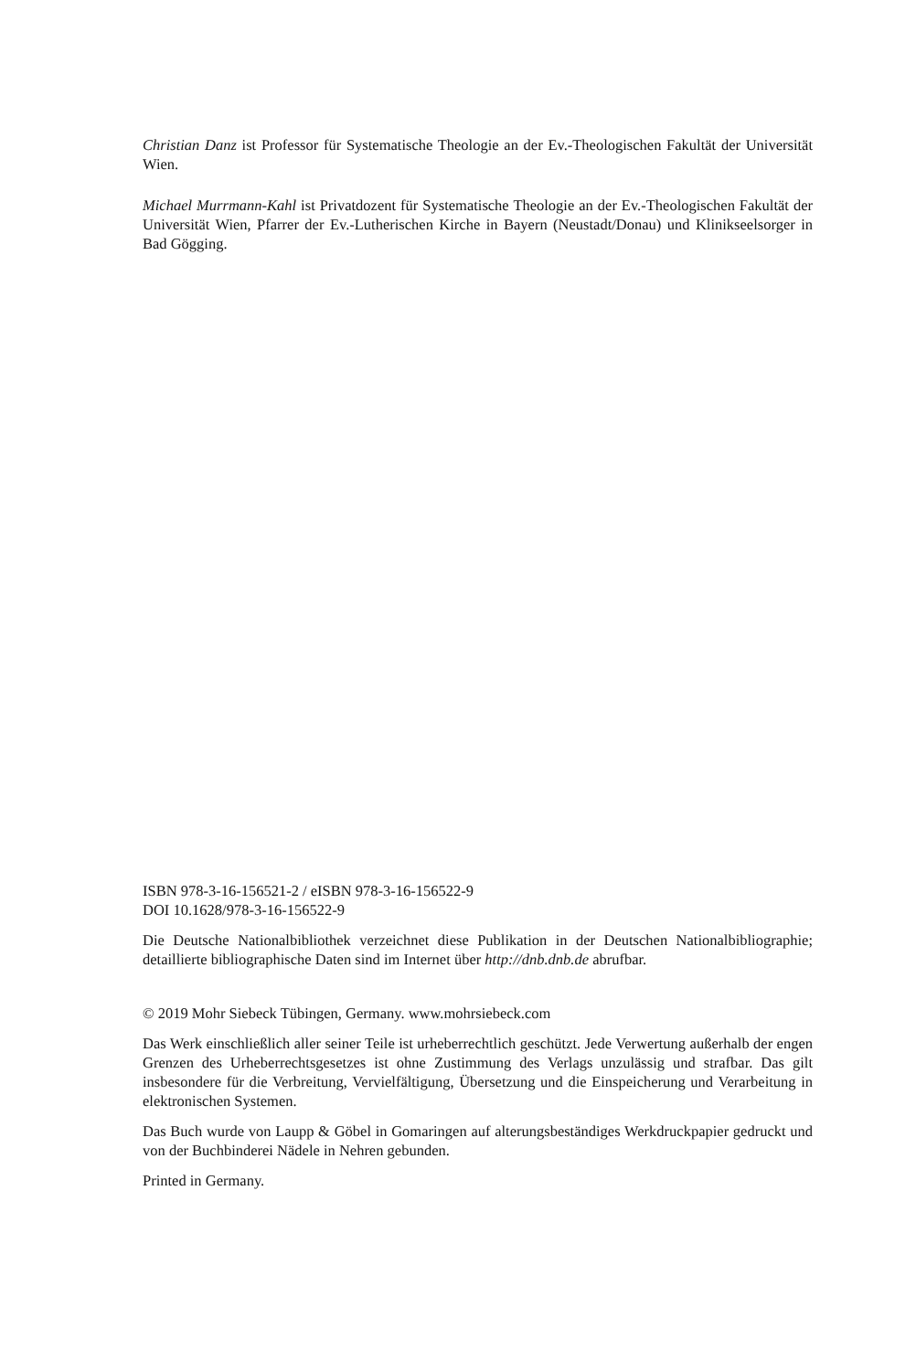Christian Danz ist Professor für Systematische Theologie an der Ev.-Theologischen Fakultät der Universität Wien.
Michael Murrmann-Kahl ist Privatdozent für Systematische Theologie an der Ev.-Theologischen Fakultät der Universität Wien, Pfarrer der Ev.-Lutherischen Kirche in Bayern (Neustadt/Donau) und Klinikseelsorger in Bad Gögging.
ISBN 978-3-16-156521-2 / eISBN 978-3-16-156522-9
DOI 10.1628/978-3-16-156522-9
Die Deutsche Nationalbibliothek verzeichnet diese Publikation in der Deutschen Nationalbibliographie; detaillierte bibliographische Daten sind im Internet über http://dnb.dnb.de abrufbar.
© 2019 Mohr Siebeck Tübingen, Germany. www.mohrsiebeck.com
Das Werk einschließlich aller seiner Teile ist urheberrechtlich geschützt. Jede Verwertung außerhalb der engen Grenzen des Urheberrechtsgesetzes ist ohne Zustimmung des Verlags unzulässig und strafbar. Das gilt insbesondere für die Verbreitung, Vervielfältigung, Übersetzung und die Einspeicherung und Verarbeitung in elektronischen Systemen.
Das Buch wurde von Laupp & Göbel in Gomaringen auf alterungsbeständiges Werkdruckpapier gedruckt und von der Buchbinderei Nädele in Nehren gebunden.
Printed in Germany.